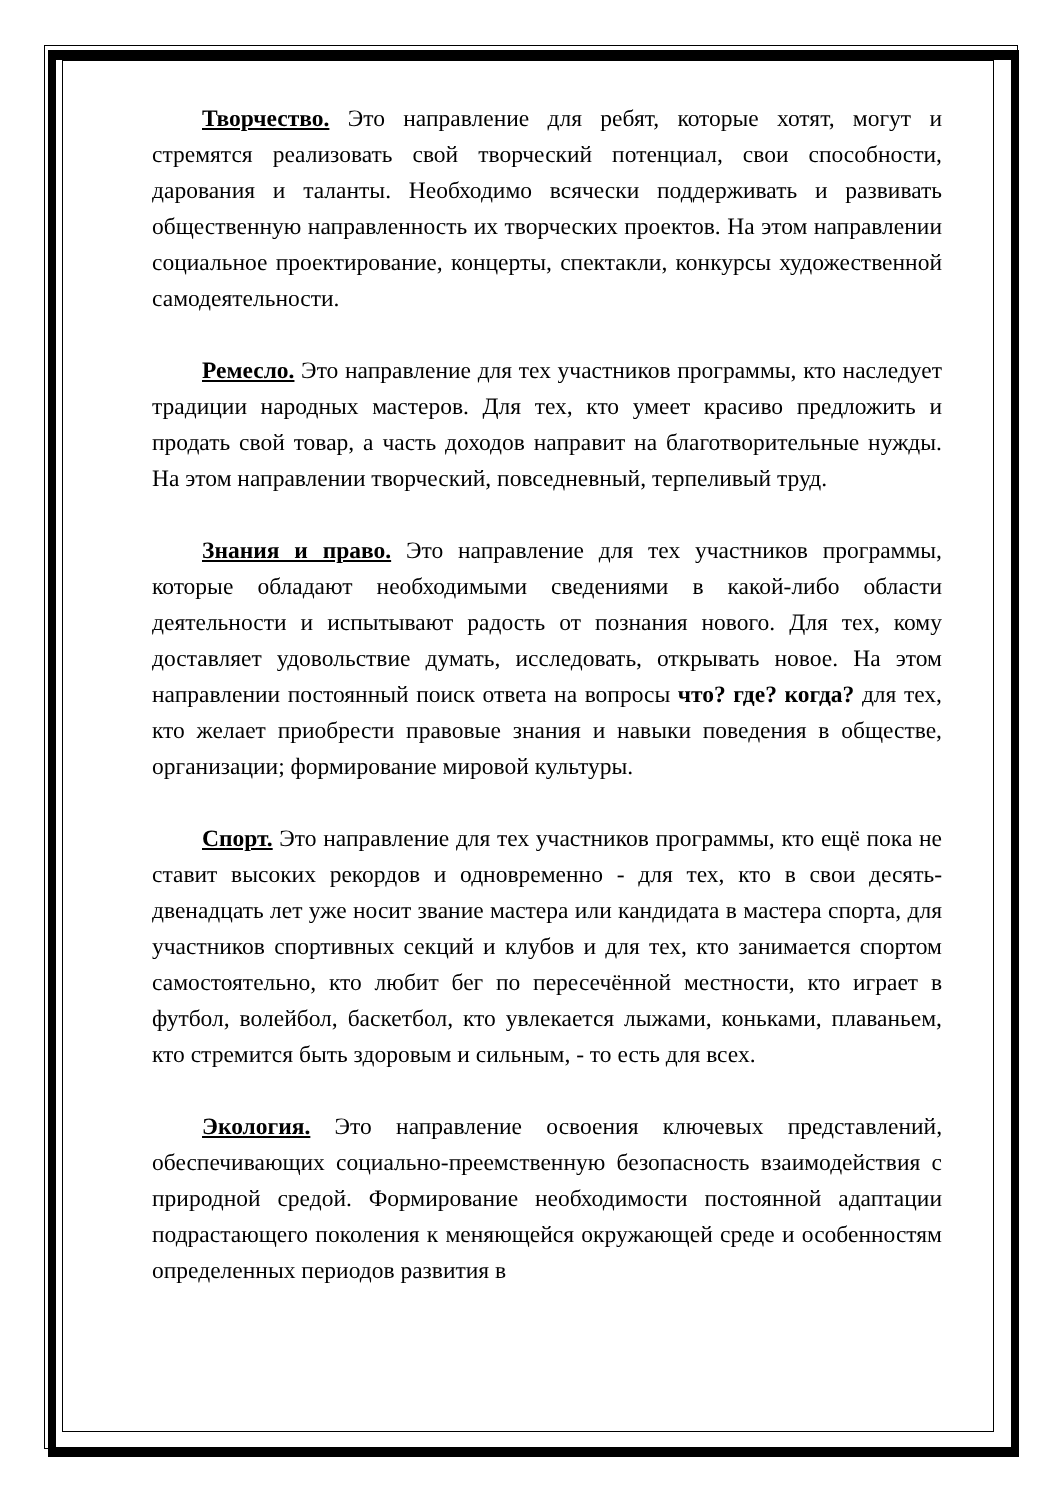Творчество. Это направление для ребят, которые хотят, могут и стремятся реализовать свой творческий потенциал, свои способности, дарования и таланты. Необходимо всячески поддерживать и развивать общественную направленность их творческих проектов. На этом направлении социальное проектирование, концерты, спектакли, конкурсы художественной самодеятельности.
Ремесло. Это направление для тех участников программы, кто наследует традиции народных мастеров. Для тех, кто умеет красиво предложить и продать свой товар, а часть доходов направит на благотворительные нужды. На этом направлении творческий, повседневный, терпеливый труд.
Знания и право. Это направление для тех участников программы, которые обладают необходимыми сведениями в какой-либо области деятельности и испытывают радость от познания нового. Для тех, кому доставляет удовольствие думать, исследовать, открывать новое. На этом направлении постоянный поиск ответа на вопросы что? где? когда? для тех, кто желает приобрести правовые знания и навыки поведения в обществе, организации; формирование мировой культуры.
Спорт. Это направление для тех участников программы, кто ещё пока не ставит высоких рекордов и одновременно - для тех, кто в свои десять-двенадцать лет уже носит звание мастера или кандидата в мастера спорта, для участников спортивных секций и клубов и для тех, кто занимается спортом самостоятельно, кто любит бег по пересечённой местности, кто играет в футбол, волейбол, баскетбол, кто увлекается лыжами, коньками, плаваньем, кто стремится быть здоровым и сильным, - то есть для всех.
Экология. Это направление освоения ключевых представлений, обеспечивающих социально-преемственную безопасность взаимодействия с природной средой. Формирование необходимости постоянной адаптации подрастающего поколения к меняющейся окружающей среде и особенностям определенных периодов развития в